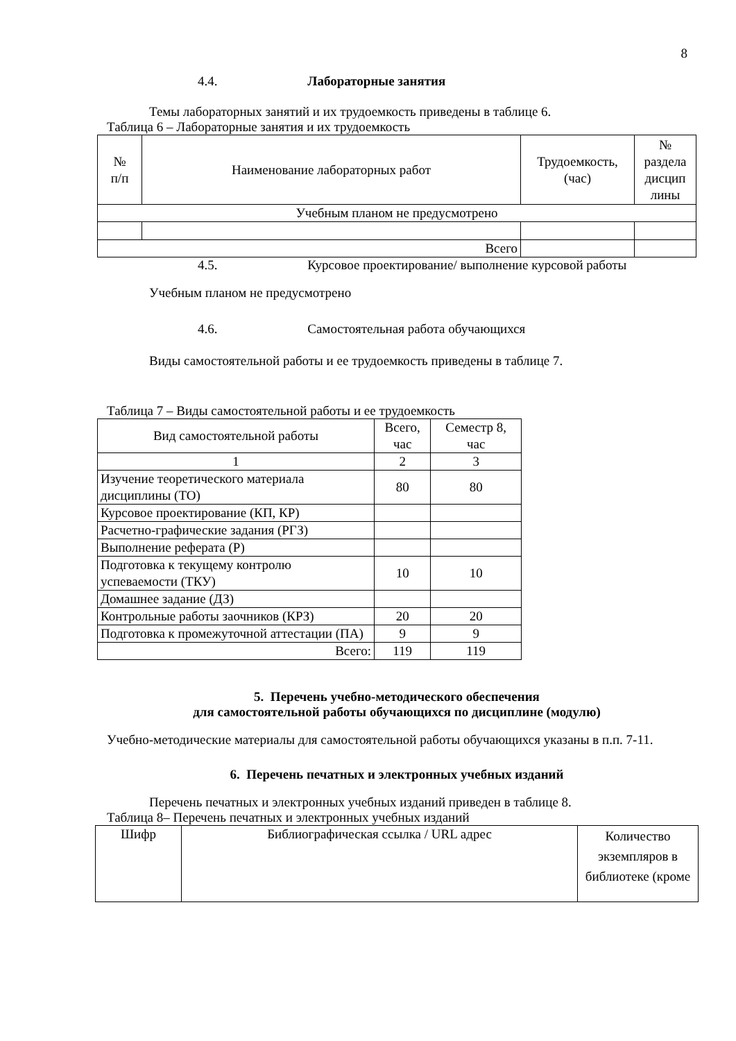8
4.4. Лабораторные занятия
Темы лабораторных занятий и их трудоемкость приведены в таблице 6.
Таблица 6 – Лабораторные занятия и их трудоемкость
| № п/п | Наименование лабораторных работ | Трудоемкость, (час) | № раздела дисцип лины |
| --- | --- | --- | --- |
| Учебным планом не предусмотрено | | | |
| Всего | | | |
4.5. Курсовое проектирование/ выполнение курсовой работы
Учебным планом не предусмотрено
4.6. Самостоятельная работа обучающихся
Виды самостоятельной работы и ее трудоемкость приведены в таблице 7.
Таблица 7 – Виды самостоятельной работы и ее трудоемкость
| Вид самостоятельной работы | Всего, час | Семестр 8, час |
| --- | --- | --- |
| 1 | 2 | 3 |
| Изучение теоретического материала дисциплины (ТО) | 80 | 80 |
| Курсовое проектирование (КП, КР) | | |
| Расчетно-графические задания (РГЗ) | | |
| Выполнение реферата (Р) | | |
| Подготовка к текущему контролю успеваемости (ТКУ) | 10 | 10 |
| Домашнее задание (ДЗ) | | |
| Контрольные работы заочников (КРЗ) | 20 | 20 |
| Подготовка к промежуточной аттестации (ПА) | 9 | 9 |
| Всего: | 119 | 119 |
5. Перечень учебно-методического обеспечения
для самостоятельной работы обучающихся по дисциплине (модулю)
Учебно-методические материалы для самостоятельной работы обучающихся указаны в п.п. 7-11.
6. Перечень печатных и электронных учебных изданий
Перечень печатных и электронных учебных изданий приведен в таблице 8.
Таблица 8– Перечень печатных и электронных учебных изданий
| Шифр | Библиографическая ссылка / URL адрес | Количество экземпляров в библиотеке (кроме |
| --- | --- | --- |